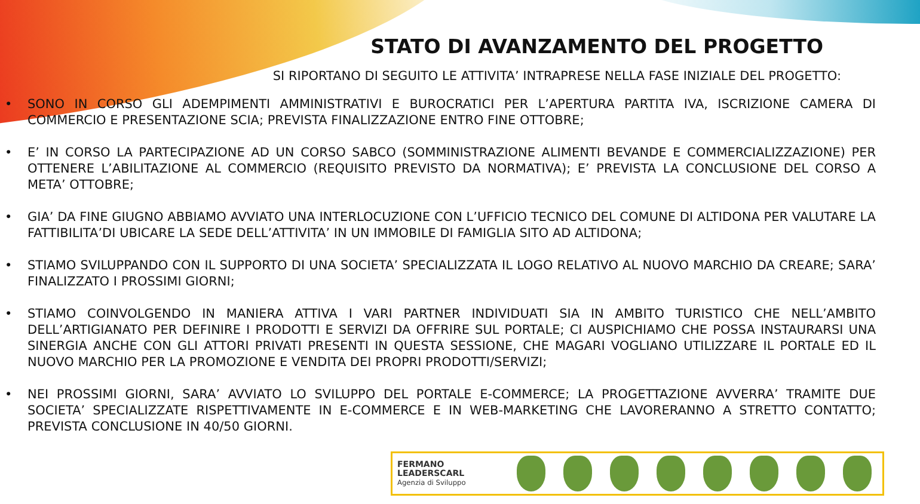STATO DI AVANZAMENTO DEL PROGETTO
SI RIPORTANO DI SEGUITO LE ATTIVITA’ INTRAPRESE NELLA FASE INIZIALE DEL PROGETTO:
• SONO IN CORSO GLI ADEMPIMENTI AMMINISTRATIVI E BUROCRATICI PER L’APERTURA PARTITA IVA, ISCRIZIONE CAMERA DI COMMERCIO E PRESENTAZIONE SCIA; PREVISTA FINALIZZAZIONE ENTRO FINE OTTOBRE;
• E’ IN CORSO LA PARTECIPAZIONE AD UN CORSO SABCO (SOMMINISTRAZIONE ALIMENTI BEVANDE E COMMERCIALIZZAZIONE) PER OTTENERE L’ABILITAZIONE AL COMMERCIO (REQUISITO PREVISTO DA NORMATIVA); E’ PREVISTA LA CONCLUSIONE DEL CORSO A META’ OTTOBRE;
• GIA’ DA FINE GIUGNO ABBIAMO AVVIATO UNA INTERLOCUZIONE CON L’UFFICIO TECNICO DEL COMUNE DI ALTIDONA PER VALUTARE LA FATTIBILITA’DI UBICARE LA SEDE DELL’ATTIVITA’ IN UN IMMOBILE DI FAMIGLIA SITO AD ALTIDONA;
• STIAMO SVILUPPANDO CON IL SUPPORTO DI UNA SOCIETA’ SPECIALIZZATA IL LOGO RELATIVO AL NUOVO MARCHIO DA CREARE; SARA’ FINALIZZATO I PROSSIMI GIORNI;
• STIAMO COINVOLGENDO IN MANIERA ATTIVA I VARI PARTNER INDIVIDUATI SIA IN AMBITO TURISTICO CHE NELL’AMBITO DELL’ARTIGIANATO PER DEFINIRE I PRODOTTI E SERVIZI DA OFFRIRE SUL PORTALE; CI AUSPICHIAMO CHE POSSA INSTAURARSI UNA SINERGIA ANCHE CON GLI ATTORI PRIVATI PRESENTI IN QUESTA SESSIONE, CHE MAGARI VOGLIANO UTILIZZARE IL PORTALE ED IL NUOVO MARCHIO PER LA PROMOZIONE E VENDITA DEI PROPRI PRODOTTI/SERVIZI;
• NEI PROSSIMI GIORNI, SARA’ AVVIATO LO SVILUPPO DEL PORTALE E-COMMERCE; LA PROGETTAZIONE AVVERRA’ TRAMITE DUE SOCIETA’ SPECIALIZZATE RISPETTIVAMENTE IN E-COMMERCE E IN WEB-MARKETING CHE LAVORERANNO A STRETTO CONTATTO; PREVISTA CONCLUSIONE IN 40/50 GIORNI.
FERMANO
LEADERSCARL
Agenzia di Sviluppo